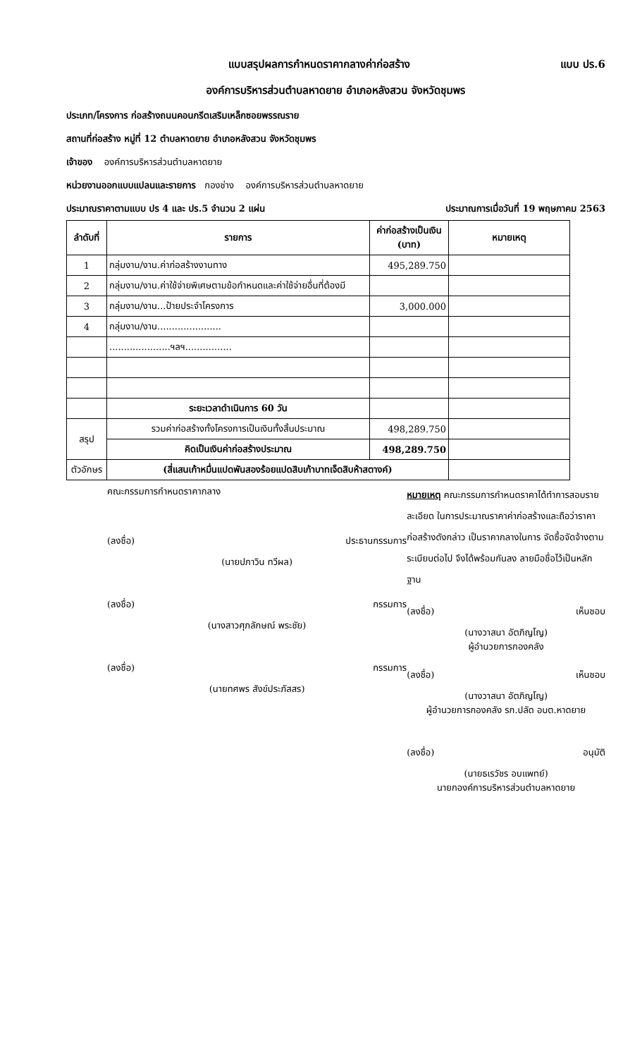แบบสรุปผลการกำหนดราคากลางค่าก่อสร้าง แบบ ปร.6
องค์การบริหารส่วนตำบลหาดยาย อำเภอหลังสวน จังหวัดชุมพร
ประเภท/โครงการ ก่อสร้างถนนคอนกรีตเสริมเหล็กซอยพรรณราย
สถานที่ก่อสร้าง หมู่ที่ 12 ตำบลหาดยาย อำเภอหลังสวน จังหวัดชุมพร
เจ้าของ องค์การบริหารส่วนตำบลหาดยาย
หน่วยงานออกแบบแปลนและรายการ กองช่าง องค์การบริหารส่วนตำบลหาดยาย
ประมาณราคาตามแบบ ปร 4 และ ปร.5 จำนวน 2 แผ่น ประมาณการเมื่อวันที่ 19 พฤษภาคม 2563
| ลำดับที่ | รายการ | ค่าก่อสร้างเป็นเงิน (บาท) | หมายเหตุ |
| --- | --- | --- | --- |
| 1 | กลุ่มงาน/งาน.ค่าก่อสร้างงานทาง | 495,289.750 | |
| 2 | กลุ่มงาน/งาน.ค่าใช้จ่ายพิเศษตามข้อกำหนดและค่าใช้จ่ายอื่นที่ต้องมี | | |
| 3 | กลุ่มงาน/งาน...ป้ายประจำโครงการ | 3,000.000 | |
| 4 | กลุ่มงาน/งาน...................... | | |
| | .....................ฯลฯ................ | | |
| | ระยะเวลาดำเนินการ 60 วัน | | |
| สรุป | รวมค่าก่อสร้างทั้งโครงการเป็นเงินทั้งสิ้นประมาณ | 498,289.750 | |
| | คิดเป็นเงินค่าก่อสร้างประมาณ | 498,289.750 | |
| ตัวอักษร | (สี่แสนเก้าหมื่นแปดพันสองร้อยแปดสิบเก้าบาทเจ็ดสิบห้าสตางค์) | | |
คณะกรรมการกำหนดราคากลาง
(ลงชื่อ) ประธานกรรมการ
(นายปภาวิน ทวีผล)
(ลงชื่อ) กรรมการ
(นางสาวศุภลักษณ์ พระชัย)
(ลงชื่อ) กรรมการ
(นายทศพร สังข์ประภัสสร)
หมายเหตุ คณะกรรมการกำหนดราคาได้ทำการสอบรายละเอียด ในการประมาณราคาค่าก่อสร้างและถือว่าราคาก่อสร้างดังกล่าว เป็นราคากลางในการ จัดซื้อจัดจ้างตามระเบียบต่อไป จึงได้พร้อมกันลง ลายมือชื่อไว้เป็นหลักฐาน
(ลงชื่อ) เห็นชอบ
(นางวาสนา อัตภิญโญ)
ผู้อำนวยการกองคลัง
(ลงชื่อ) เห็นชอบ
(นางวาสนา อัตภิญโญ)
ผู้อำนวยการกองคลัง รก.ปลัด อบต.หาดยาย
(ลงชื่อ) อนุมัติ
(นายธเรวัชร อบแพทย์)
นายกองค์การบริหารส่วนตำบลหาดยาย